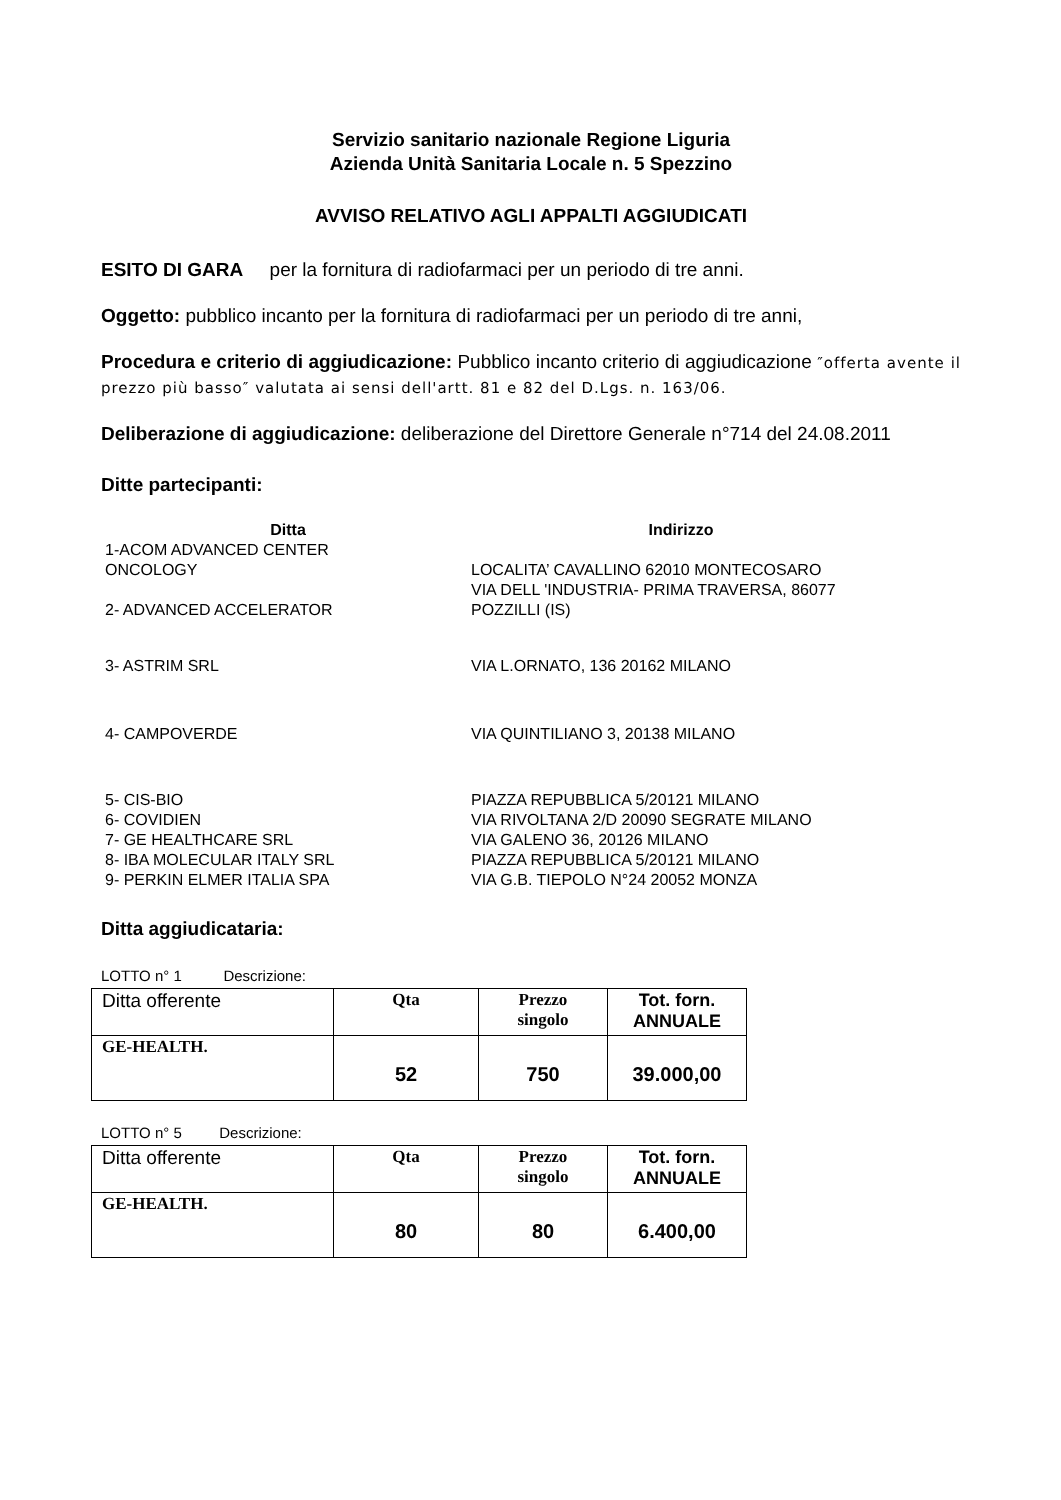Servizio sanitario nazionale Regione Liguria
Azienda Unità Sanitaria Locale n. 5 Spezzino
AVVISO RELATIVO AGLI APPALTI AGGIUDICATI
ESITO DI GARA per la fornitura di radiofarmaci per un periodo di tre anni.
Oggetto: pubblico incanto per la fornitura di radiofarmaci per un periodo di tre anni,
Procedura e criterio di aggiudicazione: Pubblico incanto criterio di aggiudicazione ″offerta avente il prezzo più basso″ valutata ai sensi dell'artt. 81 e 82 del D.Lgs. n. 163/06.
Deliberazione di aggiudicazione: deliberazione del Direttore Generale n°714 del 24.08.2011
Ditte partecipanti:
| Ditta | Indirizzo |
| --- | --- |
| 1-ACOM ADVANCED CENTER ONCOLOGY | LOCALITA’ CAVALLINO 62010 MONTECOSARO |
| 2- ADVANCED ACCELERATOR | VIA DELL 'INDUSTRIA- PRIMA TRAVERSA, 86077 POZZILLI (IS) |
| 3- ASTRIM SRL | VIA L.ORNATO, 136 20162 MILANO |
| 4- CAMPOVERDE | VIA QUINTILIANO 3, 20138 MILANO |
| 5- CIS-BIO | PIAZZA REPUBBLICA 5/20121 MILANO |
| 6- COVIDIEN | VIA RIVOLTANA 2/D 20090 SEGRATE MILANO |
| 7- GE HEALTHCARE SRL | VIA GALENO 36, 20126 MILANO |
| 8- IBA MOLECULAR ITALY SRL | PIAZZA REPUBBLICA 5/20121 MILANO |
| 9- PERKIN ELMER ITALIA SPA | VIA G.B. TIEPOLO N°24 20052 MONZA |
Ditta aggiudicataria:
LOTTO n° 1 Descrizione:
| Ditta offerente | Qta | Prezzo singolo | Tot. forn. ANNUALE |
| --- | --- | --- | --- |
| GE-HEALTH. | 52 | 750 | 39.000,00 |
LOTTO n° 5 Descrizione:
| Ditta offerente | Qta | Prezzo singolo | Tot. forn. ANNUALE |
| --- | --- | --- | --- |
| GE-HEALTH. | 80 | 80 | 6.400,00 |